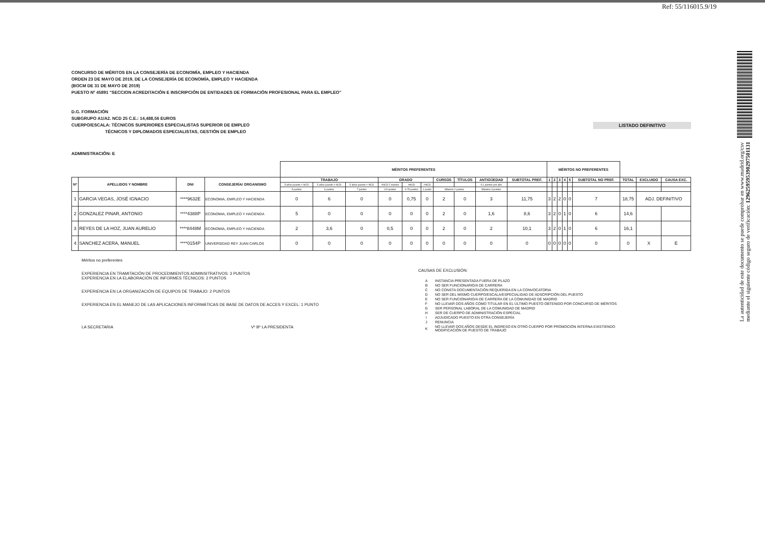Ref: 55/116015.9/19
La autenticidad de este documento se puede comprobar en www.madrid.org/csv
mediante el siguiente código seguro de verificación: 1296259595390297501131
CONCURSO DE MÉRITOS EN LA CONSEJERÍA DE ECONOMÍA, EMPLEO Y HACIENDA
ORDEN 23 DE MAYO DE 2019, DE LA CONSEJERÍA DE ECONOMÍA, EMPLEO Y HACIENDA
(BOCM DE 31 DE MAYO DE 2019)
PUESTO Nº 45891 "SECCION ACREDITACIÓN E INSCRIPCIÓN DE ENTIDADES DE FORMACIÓN PROFESIONAL PARA EL EMPLEO"
D.G. FORMACIÓN
SUBGRUPO A1/A2. NCD 25 C.E.: 14,488,56 EUROS
CUERPO/ESCALA: TÉCNICOS SUPERIORES ESPECIALISTAS SUPERIOR DE EMPLEO
TÉCNICOS Y DIPLOMADOS ESPECIALISTAS, GESTIÓN DE EMPLEO
LISTADO DEFINITIVO
ADMINISTRACIÓN: E
| | | | | MÉRITOS PREFERENTES | | | | | | | | | | MÉRITOS NO PREFERENTES | | | | | | | | |
| --- | --- | --- | --- | --- | --- | --- | --- | --- | --- | --- | --- | --- | --- | --- | --- | --- | --- | --- | --- | --- | --- | --- |
| Nº | APELLIDOS Y NOMBRE | DNI | CONSEJERÍA/ ORGANISMO | TRABAJO | | | GRADO | | | CURSOS | TÍTULOS | ANTIGÜEDAD | SUBTOTAL PREF. | 1 | 2 | 3 | 4 | 5 | SUBTOTAL NO PREF. | TOTAL | EXCLUIDO | CAUSA EXC. |
| | | | | 5 años puesto < NCD | 5 años puesto = NCD | 5 años puesto > NCD | <NCD 2 niveles | =NCD | >NCD | | | 0,1 puntos por año | | | | | | | | | | |
| | | | | 5 puntos | 6 puntos | 7 puntos | 0.5 puntos | 0.75 puntos | 1 punto | Máximo 2 puntos | | Máximo 3 puntos | | | | | | | | | | |
| 1 | GARCIA VEGAS, JOSÉ IGNACIO | ****9632E | ECONOMIA, EMPLEO Y HACIENDA | 0 | 6 | 0 | 0 | 0,75 | 0 | 2 | 0 | 3 | 11,75 | 3 | 2 | 2 | 0 | 0 | 7 | 18,75 | ADJ. DEFINITIVO | |
| 2 | GONZALEZ PINAR, ANTONIO | ****4388P | ECONOMIA, EMPLEO Y HACIENDA | 5 | 0 | 0 | 0 | 0 | 0 | 2 | 0 | 1,6 | 8,6 | 3 | 2 | 0 | 1 | 0 | 6 | 14,6 | | |
| 3 | REYES DE LA HOZ, JUAN AURELIO | ****8448M | ECONOMIA, EMPLEO Y HACIENDA | 2 | 3,6 | 0 | 0,5 | 0 | 0 | 2 | 0 | 2 | 10,1 | 3 | 2 | 0 | 1 | 0 | 6 | 16,1 | | |
| 4 | SANCHEZ ACERA, MANUEL | ****0154P | UNIVERSIDAD REY JUAN CARLOS | 0 | 0 | 0 | 0 | 0 | 0 | 0 | 0 | 0 | 0 | 0 | 0 | 0 | 0 | 0 | 0 | 0 | X | E |
Méritos no preferentes
EXPERIENCIA EN TRAMITACIÓN DE PROCEDIMIENTOS ADMINSITRATIVOS: 3 PUNTOS
EXPERIENCIA EN LA ELABORACIÓN DE INFORMES TÉCNICOS: 2 PUNTOS
EXPERIENCIA EN LA ORGANIZACIÓN DE EQUIPOS DE TRABAJO: 2 PUNTOS
EXPERIENCIA EN EL MANEJO DE LAS APLICACIONES INFORMÁTICAS DE BASE DE DATOS DE ACCES Y EXCEL: 1 PUNTO
LA SECRETARIA Vº Bº LA PRESIDENTA
CAUSAS DE EXCLUSIÓN:
| A | INSTANCIA PRESENTADA FUERA DE PLAZO |
| B | NO SER FUNCIONARIO/A DE CARRERA |
| C | NO CONSTA DOCUMENTACIÓN REQUERIDA EN LA CONVOCATORIA |
| D | NO SER DEL MISMO CUERPO/ESCALA/ESPECIALIDAD DE ADSCRIPCIÓN DEL PUESTO |
| E | NO SER FUNCIONARIO/A DE CARRERA DE LA COMUNIDAD DE MADRID |
| F | NO LLEVAR DOS AÑOS COMO TITULAR EN EL ÚLTIMO PUESTO OBTENIDO POR CONCURSO DE MÉRITOS |
| G | SER PERSONAL LABORAL DE LA COMUNIDAD DE MADRID |
| H | SER DE CUERPO DE ADMINISTRACIÓN ESPECIAL |
| I | ADJUDICADO PUESTO EN OTRA CONSEJERÍA |
| J | RENUNCIA |
| K | NO LLEVAR DOS AÑOS DESDE EL INGRESO EN OTRO CUERPO POR PROMOCIÓN INTERNA EXISTIENDO MODIFICACIÓN DE PUESTO DE TRABAJO |